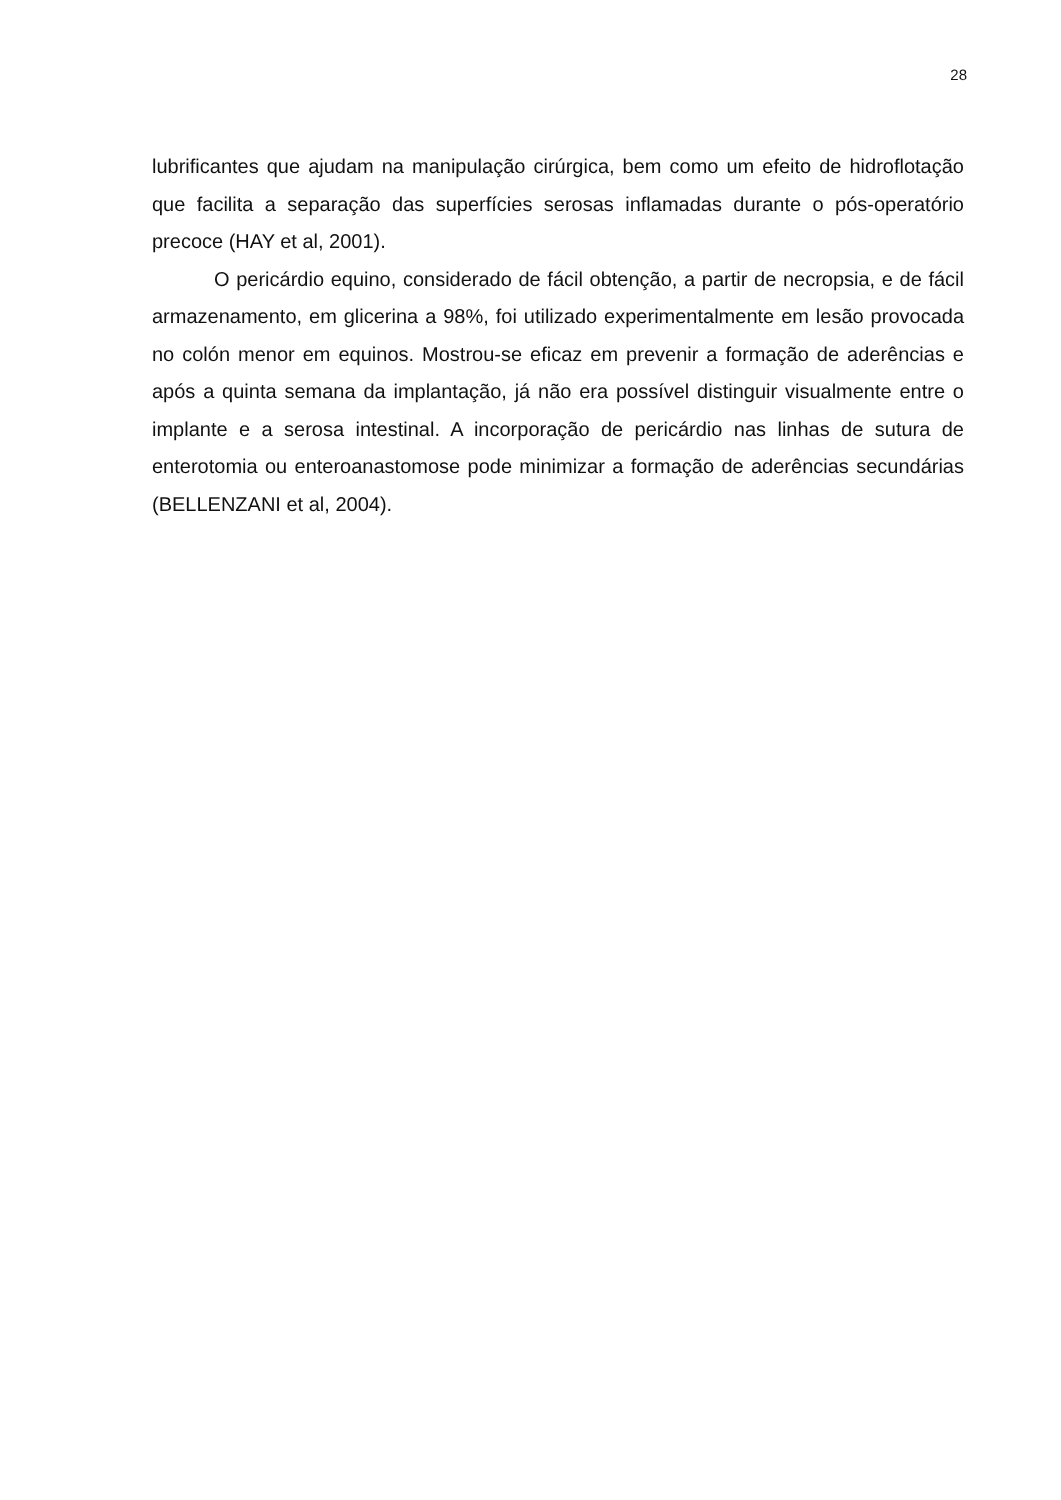28
lubrificantes que ajudam na manipulação cirúrgica, bem como um efeito de hidroflotação que facilita a separação das superfícies serosas inflamadas durante o pós-operatório precoce (HAY et al, 2001).
O pericárdio equino, considerado de fácil obtenção, a partir de necropsia, e de fácil armazenamento, em glicerina a 98%, foi utilizado experimentalmente em lesão provocada no colón menor em equinos. Mostrou-se eficaz em prevenir a formação de aderências e após a quinta semana da implantação, já não era possível distinguir visualmente entre o implante e a serosa intestinal. A incorporação de pericárdio nas linhas de sutura de enterotomia ou enteroanastomose pode minimizar a formação de aderências secundárias (BELLENZANI et al, 2004).